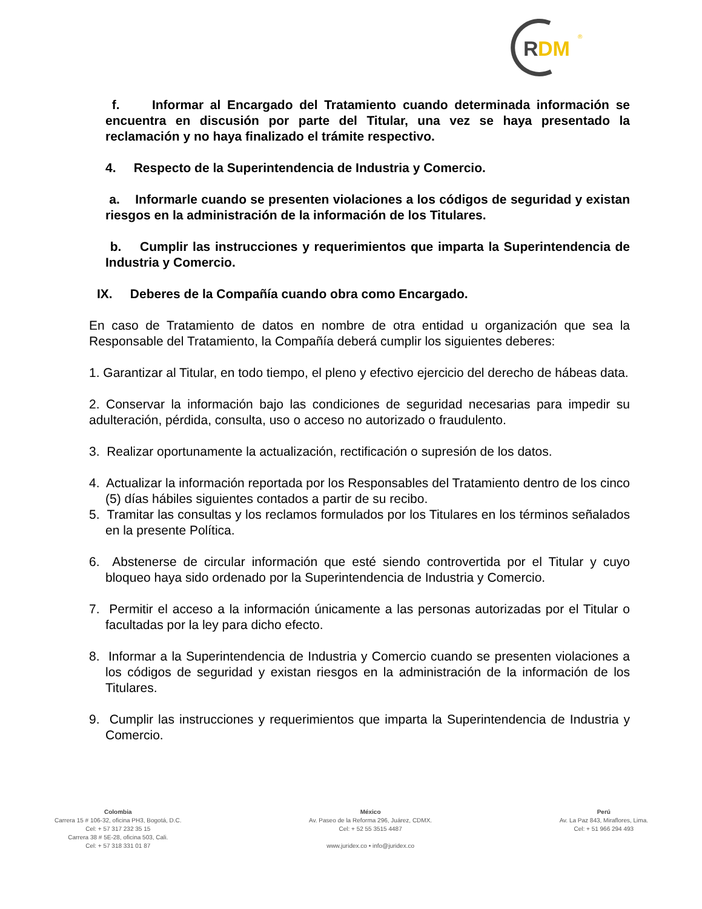R
DM
®
f. Informar al Encargado del Tratamiento cuando determinada información se encuentra en discusión por parte del Titular, una vez se haya presentado la reclamación y no haya finalizado el trámite respectivo.
4. Respecto de la Superintendencia de Industria y Comercio.
a. Informarle cuando se presenten violaciones a los códigos de seguridad y existan riesgos en la administración de la información de los Titulares.
b. Cumplir las instrucciones y requerimientos que imparta la Superintendencia de Industria y Comercio.
IX. Deberes de la Compañía cuando obra como Encargado.
En caso de Tratamiento de datos en nombre de otra entidad u organización que sea la Responsable del Tratamiento, la Compañía deberá cumplir los siguientes deberes:
1. Garantizar al Titular, en todo tiempo, el pleno y efectivo ejercicio del derecho de hábeas data.
2. Conservar la información bajo las condiciones de seguridad necesarias para impedir su adulteración, pérdida, consulta, uso o acceso no autorizado o fraudulento.
3. Realizar oportunamente la actualización, rectificación o supresión de los datos.
4. Actualizar la información reportada por los Responsables del Tratamiento dentro de los cinco (5) días hábiles siguientes contados a partir de su recibo.
5. Tramitar las consultas y los reclamos formulados por los Titulares en los términos señalados en la presente Política.
6. Abstenerse de circular información que esté siendo controvertida por el Titular y cuyo bloqueo haya sido ordenado por la Superintendencia de Industria y Comercio.
7. Permitir el acceso a la información únicamente a las personas autorizadas por el Titular o facultadas por la ley para dicho efecto.
8. Informar a la Superintendencia de Industria y Comercio cuando se presenten violaciones a los códigos de seguridad y existan riesgos en la administración de la información de los Titulares.
9. Cumplir las instrucciones y requerimientos que imparta la Superintendencia de Industria y Comercio.
Colombia
Carrera 15 # 106-32, oficina PH3, Bogotá, D.C.
Cel: + 57 317 232 35 15
Carrera 38 # 5E-28, oficina 503, Cali.
Cel: + 57 318 331 01 87
México
Av. Paseo de la Reforma 296, Juárez, CDMX.
Cel: + 52 55 3515 4487
www.juridex.co • info@juridex.co
Perú
Av. La Paz 843, Miraflores, Lima.
Cel: + 51 966 294 493